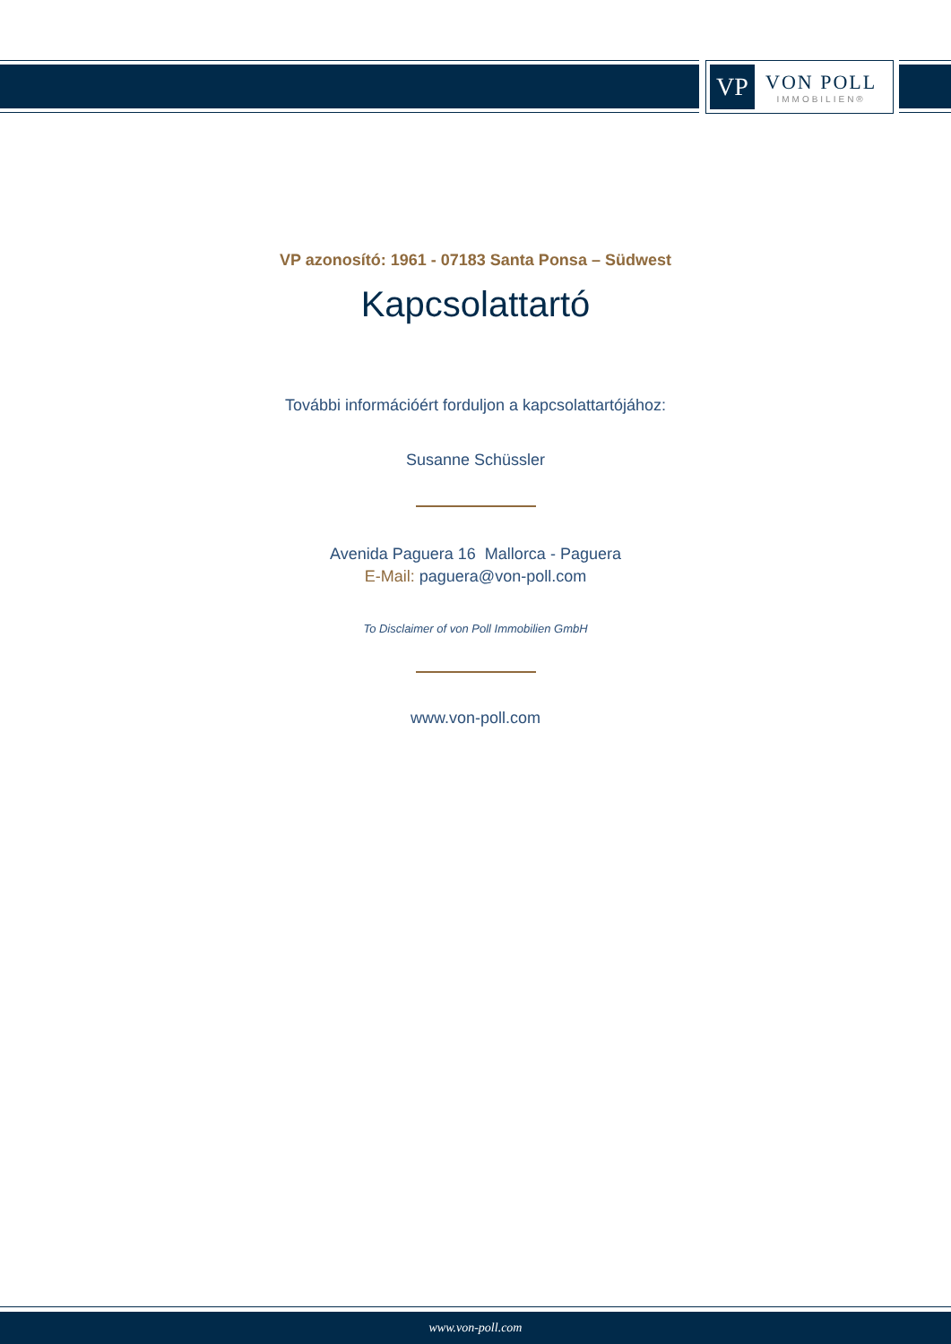VP
VON POLL
IMMOBILIEN®
VP azonosító: 1961 - 07183 Santa Ponsa – Südwest
Kapcsolattartó
További információért forduljon a kapcsolattartójához:
Susanne Schüssler
Avenida Paguera 16 Mallorca - Paguera
E-Mail: paguera@von-poll.com
To Disclaimer of von Poll Immobilien GmbH
www.von-poll.com
www.von-poll.com